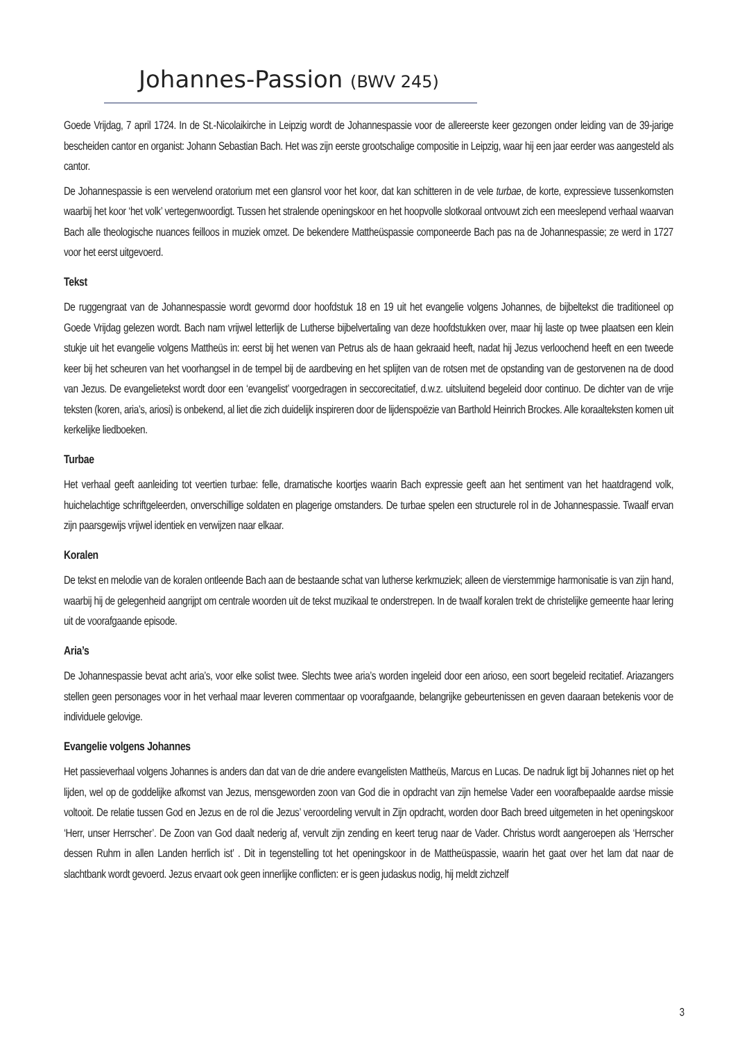Johannes-Passion (BWV 245)
Goede Vrijdag, 7 april 1724. In de St.-Nicolaikirche in Leipzig wordt de Johannespassie voor de allereerste keer gezongen onder leiding van de 39-jarige bescheiden cantor en organist: Johann Sebastian Bach. Het was zijn eerste grootschalige compositie in Leipzig, waar hij een jaar eerder was aangesteld als cantor.
De Johannespassie is een wervelend oratorium met een glansrol voor het koor, dat kan schitteren in de vele turbae, de korte, expressieve tussenkomsten waarbij het koor ‘het volk’ vertegenwoordigt. Tussen het stralende openingskoor en het hoopvolle slotkoraal ontvouwt zich een meeslepend verhaal waarvan Bach alle theologische nuances feilloos in muziek omzet. De bekendere Mattheüspassie componeerde Bach pas na de Johannespassie; ze werd in 1727 voor het eerst uitgevoerd.
Tekst
De ruggengraat van de Johannespassie wordt gevormd door hoofdstuk 18 en 19 uit het evangelie volgens Johannes, de bijbeltekst die traditioneel op Goede Vrijdag gelezen wordt. Bach nam vrijwel letterlijk de Lutherse bijbelvertaling van deze hoofdstukken over, maar hij laste op twee plaatsen een klein stukje uit het evangelie volgens Mattheüs in: eerst bij het wenen van Petrus als de haan gekraaid heeft, nadat hij Jezus verloochend heeft en een tweede keer bij het scheuren van het voorhangsel in de tempel bij de aardbeving en het splijten van de rotsen met de opstanding van de gestorvenen na de dood van Jezus. De evangelietekst wordt door een ‘evangelist’ voorgedragen in seccorecitatief, d.w.z. uitsluitend begeleid door continuo. De dichter van de vrije teksten (koren, aria’s, ariosi) is onbekend, al liet die zich duidelijk inspireren door de lijdenspoëzie van Barthold Heinrich Brockes. Alle koraalteksten komen uit kerkelijke liedboeken.
Turbae
Het verhaal geeft aanleiding tot veertien turbae: felle, dramatische koortjes waarin Bach expressie geeft aan het sentiment van het haatdragend volk, huichelachtige schriftgeleerden, onverschillige soldaten en plagerige omstanders. De turbae spelen een structurele rol in de Johannespassie. Twaalf ervan zijn paarsgewijs vrijwel identiek en verwijzen naar elkaar.
Koralen
De tekst en melodie van de koralen ontleende Bach aan de bestaande schat van lutherse kerkmuziek; alleen de vierstemmige harmonisatie is van zijn hand, waarbij hij de gelegenheid aangrijpt om centrale woorden uit de tekst muzikaal te onderstrepen. In de twaalf koralen trekt de christelijke gemeente haar lering uit de voorafgaande episode.
Aria’s
De Johannespassie bevat acht aria’s, voor elke solist twee. Slechts twee aria’s worden ingeleid door een arioso, een soort begeleid recitatief. Ariazangers stellen geen personages voor in het verhaal maar leveren commentaar op voorafgaande, belangrijke gebeurtenissen en geven daaraan betekenis voor de individuele gelovige.
Evangelie volgens Johannes
Het passieverhaal volgens Johannes is anders dan dat van de drie andere evangelisten Mattheüs, Marcus en Lucas. De nadruk ligt bij Johannes niet op het lijden, wel op de goddelijke afkomst van Jezus, mensgeworden zoon van God die in opdracht van zijn hemelse Vader een voorafbepaalde aardse missie voltooit. De relatie tussen God en Jezus en de rol die Jezus’ veroordeling vervult in Zijn opdracht, worden door Bach breed uitgemeten in het openingskoor ‘Herr, unser Herrscher’. De Zoon van God daalt nederig af, vervult zijn zending en keert terug naar de Vader. Christus wordt aangeroepen als ‘Herrscher dessen Ruhm in allen Landen herrlich ist’ . Dit in tegenstelling tot het openingskoor in de Mattheüspassie, waarin het gaat over het lam dat naar de slachtbank wordt gevoerd. Jezus ervaart ook geen innerlijke conflicten: er is geen judaskus nodig, hij meldt zichzelf
3